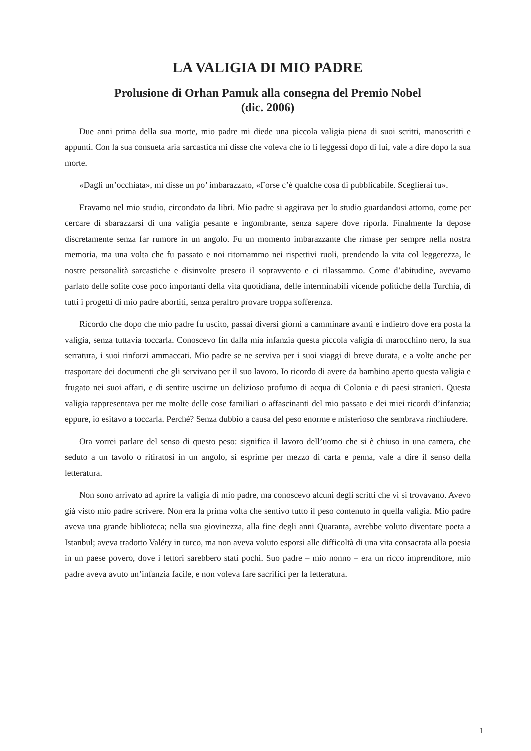LA VALIGIA DI MIO PADRE
Prolusione di Orhan Pamuk alla consegna del Premio Nobel
(dic. 2006)
Due anni prima della sua morte, mio padre mi diede una piccola valigia piena di suoi scritti, manoscritti e appunti. Con la sua consueta aria sarcastica mi disse che voleva che io li leggessi dopo di lui, vale a dire dopo la sua morte.
«Dagli un’occhiata», mi disse un po’ imbarazzato, «Forse c’è qualche cosa di pubblicabile. Sceglierai tu».
Eravamo nel mio studio, circondato da libri. Mio padre si aggirava per lo studio guardandosi attorno, come per cercare di sbarazzarsi di una valigia pesante e ingombrante, senza sapere dove riporla. Finalmente la depose discretamente senza far rumore in un angolo. Fu un momento imbarazzante che rimase per sempre nella nostra memoria, ma una volta che fu passato e noi ritornammo nei rispettivi ruoli, prendendo la vita col leggerezza, le nostre personalità sarcastiche e disinvolte presero il sopravvento e ci rilassammo. Come d’abitudine, avevamo parlato delle solite cose poco importanti della vita quotidiana, delle interminabili vicende politiche della Turchia, di tutti i progetti di mio padre abortiti, senza peraltro provare troppa sofferenza.
Ricordo che dopo che mio padre fu uscito, passai diversi giorni a camminare avanti e indietro dove era posta la valigia, senza tuttavia toccarla. Conoscevo fin dalla mia infanzia questa piccola valigia di marocchino nero, la sua serratura, i suoi rinforzi ammaccati. Mio padre se ne serviva per i suoi viaggi di breve durata, e a volte anche per trasportare dei documenti che gli servivano per il suo lavoro. Io ricordo di avere da bambino aperto questa valigia e frugato nei suoi affari, e di sentire uscirne un delizioso profumo di acqua di Colonia e di paesi stranieri. Questa valigia rappresentava per me molte delle cose familiari o affascinanti del mio passato e dei miei ricordi d’infanzia; eppure, io esitavo a toccarla. Perché? Senza dubbio a causa del peso enorme e misterioso che sembrava rinchiudere.
Ora vorrei parlare del senso di questo peso: significa il lavoro dell’uomo che si è chiuso in una camera, che seduto a un tavolo o ritiratosi in un angolo, si esprime per mezzo di carta e penna, vale a dire il senso della letteratura.
Non sono arrivato ad aprire la valigia di mio padre, ma conoscevo alcuni degli scritti che vi si trovavano. Avevo già visto mio padre scrivere. Non era la prima volta che sentivo tutto il peso contenuto in quella valigia. Mio padre aveva una grande biblioteca; nella sua giovinezza, alla fine degli anni Quaranta, avrebbe voluto diventare poeta a Istanbul; aveva tradotto Valéry in turco, ma non aveva voluto esporsi alle difficoltà di una vita consacrata alla poesia in un paese povero, dove i lettori sarebbero stati pochi. Suo padre – mio nonno – era un ricco imprenditore, mio padre aveva avuto un’infanzia facile, e non voleva fare sacrifici per la letteratura.
1